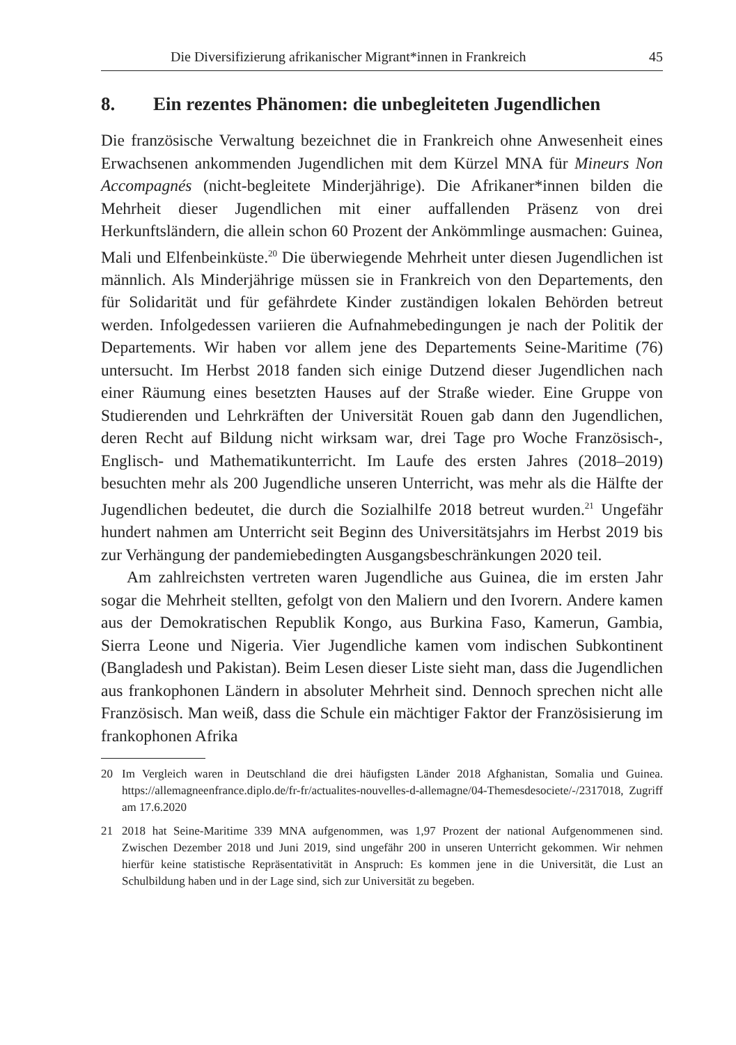Die Diversifizierung afrikanischer Migrant*innen in Frankreich 45
8. Ein rezentes Phänomen: die unbegleiteten Jugendlichen
Die französische Verwaltung bezeichnet die in Frankreich ohne Anwesenheit eines Erwachsenen ankommenden Jugendlichen mit dem Kürzel MNA für Mineurs Non Accompagnés (nicht-begleitete Minderjährige). Die Afrikaner*innen bilden die Mehrheit dieser Jugendlichen mit einer auffallenden Präsenz von drei Herkunftsländern, die allein schon 60 Prozent der Ankömmlinge ausmachen: Guinea, Mali und Elfenbeinküste.<sup>20</sup> Die überwiegende Mehrheit unter diesen Jugendlichen ist männlich. Als Minderjährige müssen sie in Frankreich von den Departements, den für Solidarität und für gefährdete Kinder zuständigen lokalen Behörden betreut werden. Infolgedessen variieren die Aufnahmebedingungen je nach der Politik der Departements. Wir haben vor allem jene des Departements Seine-Maritime (76) untersucht. Im Herbst 2018 fanden sich einige Dutzend dieser Jugendlichen nach einer Räumung eines besetzten Hauses auf der Straße wieder. Eine Gruppe von Studierenden und Lehrkräften der Universität Rouen gab dann den Jugendlichen, deren Recht auf Bildung nicht wirksam war, drei Tage pro Woche Französisch-, Englisch- und Mathematikunterricht. Im Laufe des ersten Jahres (2018–2019) besuchten mehr als 200 Jugendliche unseren Unterricht, was mehr als die Hälfte der Jugendlichen bedeutet, die durch die Sozialhilfe 2018 betreut wurden.<sup>21</sup> Ungefähr hundert nahmen am Unterricht seit Beginn des Universitätsjahrs im Herbst 2019 bis zur Verhängung der pandemiebedingten Ausgangsbeschränkungen 2020 teil.
Am zahlreichsten vertreten waren Jugendliche aus Guinea, die im ersten Jahr sogar die Mehrheit stellten, gefolgt von den Maliern und den Ivorern. Andere kamen aus der Demokratischen Republik Kongo, aus Burkina Faso, Kamerun, Gambia, Sierra Leone und Nigeria. Vier Jugendliche kamen vom indischen Subkontinent (Bangladesh und Pakistan). Beim Lesen dieser Liste sieht man, dass die Jugendlichen aus frankophonen Ländern in absoluter Mehrheit sind. Dennoch sprechen nicht alle Französisch. Man weiß, dass die Schule ein mächtiger Faktor der Französisierung im frankophonen Afrika
20 Im Vergleich waren in Deutschland die drei häufigsten Länder 2018 Afghanistan, Somalia und Guinea. https://allemagneenfrance.diplo.de/fr-fr/actualites-nouvelles-d-allemagne/04-Themesdesociete/-/2317018, Zugriff am 17.6.2020
21 2018 hat Seine-Maritime 339 MNA aufgenommen, was 1,97 Prozent der national Aufgenommenen sind. Zwischen Dezember 2018 und Juni 2019, sind ungefähr 200 in unseren Unterricht gekommen. Wir nehmen hierfür keine statistische Repräsentativität in Anspruch: Es kommen jene in die Universität, die Lust an Schulbildung haben und in der Lage sind, sich zur Universität zu begeben.